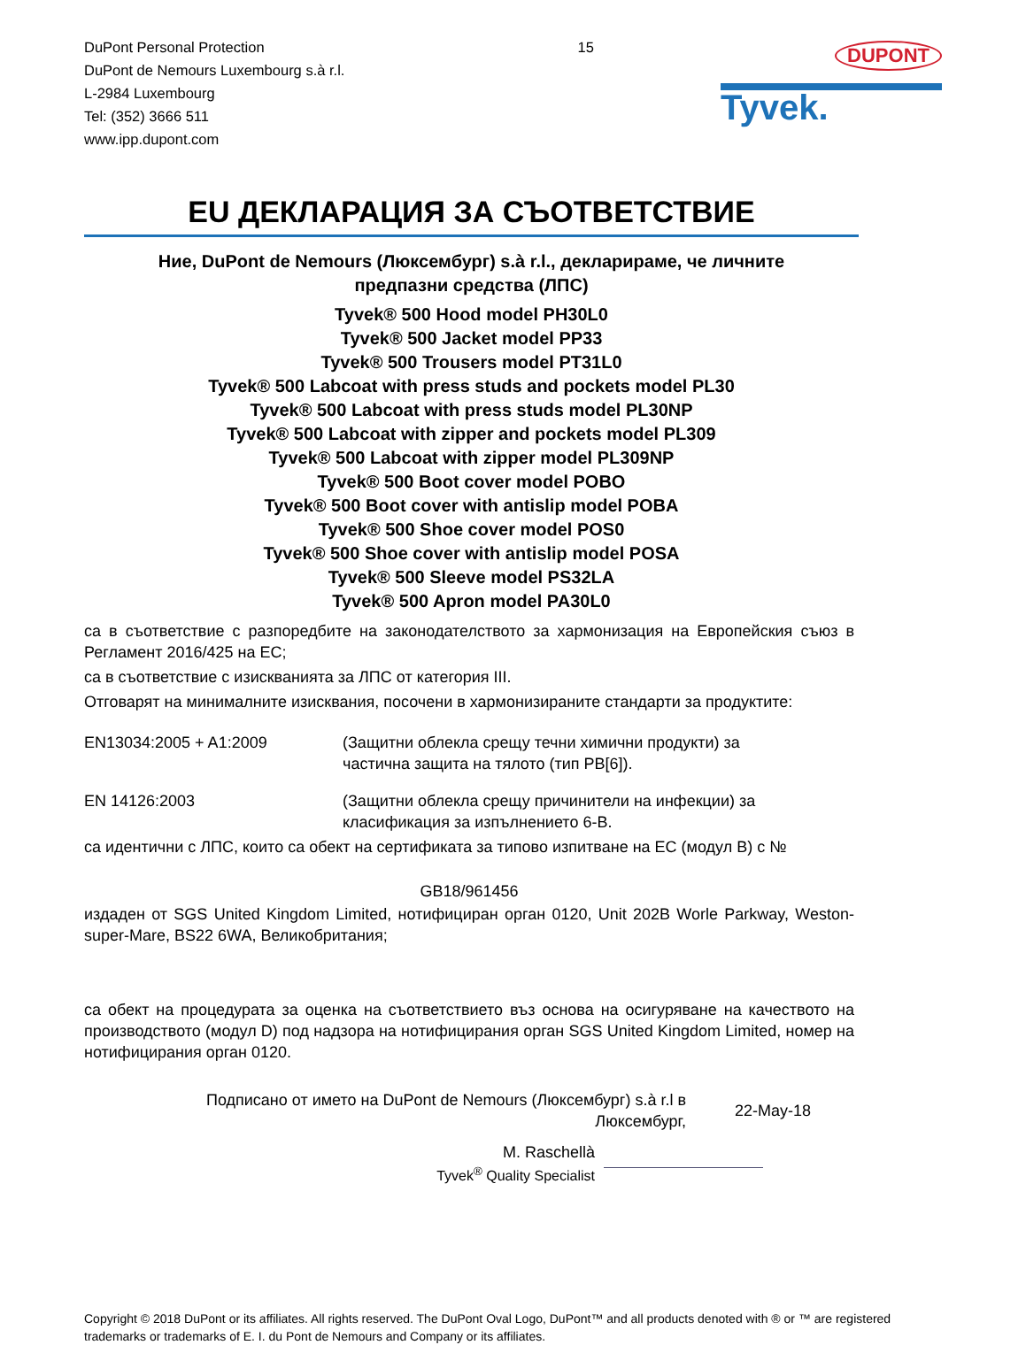DuPont Personal Protection
DuPont de Nemours Luxembourg s.à r.l.
L-2984 Luxembourg
Tel: (352) 3666 511
www.ipp.dupont.com
15
DUPONT
Tyvek.
EU ДЕКЛАРАЦИЯ ЗА СЪОТВЕТСТВИЕ
Ние, DuPont de Nemours (Люксембург) s.à r.l., декларираме, че личните
предпазни средства (ЛПС)
Tyvek® 500 Hood model PH30L0
Tyvek® 500 Jacket model PP33
Tyvek® 500 Trousers model PT31L0
Tyvek® 500 Labcoat with press studs and pockets model PL30
Tyvek® 500 Labcoat with press studs model PL30NP
Tyvek® 500 Labcoat with zipper and pockets model PL309
Tyvek® 500 Labcoat with zipper model PL309NP
Tyvek® 500 Boot cover model POBO
Tyvek® 500 Boot cover with antislip model POBA
Tyvek® 500 Shoe cover model POS0
Tyvek® 500 Shoe cover with antislip model POSA
Tyvek® 500 Sleeve model PS32LA
Tyvek® 500 Apron model PA30L0
са в съответствие с разпоредбите на законодателството за хармонизация на Европейския съюз в Регламент 2016/425 на ЕС;
са в съответствие с изискванията за ЛПС от категория III.
Отговарят на минималните изисквания, посочени в хармонизираните стандарти за продуктите:
EN13034:2005 + A1:2009 (Защитни облекла срещу течни химични продукти) за
частична защита на тялото (тип PB[6]).
EN 14126:2003 (Защитни облекла срещу причинители на инфекции) за
класификация за изпълнението 6-B.
са идентични с ЛПС, които са обект на сертификата за типово изпитване на ЕС (модул В) с №
GB18/961456
издаден от SGS United Kingdom Limited, нотифициран орган 0120, Unit 202B Worle Parkway, Weston-super-Mare, BS22 6WA, Великобритания;
са обект на процедурата за оценка на съответствието въз основа на осигуряване на качеството на производството (модул D) под надзора на нотифицирания орган SGS United Kingdom Limited, номер на нотифицирания орган 0120.
Подписано от името на DuPont de Nemours (Люксембург) s.à r.l в
Люксембург,
22-May-18
M. Raschellà
Tyvek<sup>®</sup> Quality Specialist
Copyright © 2018 DuPont or its affiliates. All rights reserved. The DuPont Oval Logo, DuPont™ and all products denoted with ® or ™ are registered trademarks or trademarks of E. I. du Pont de Nemours and Company or its affiliates.